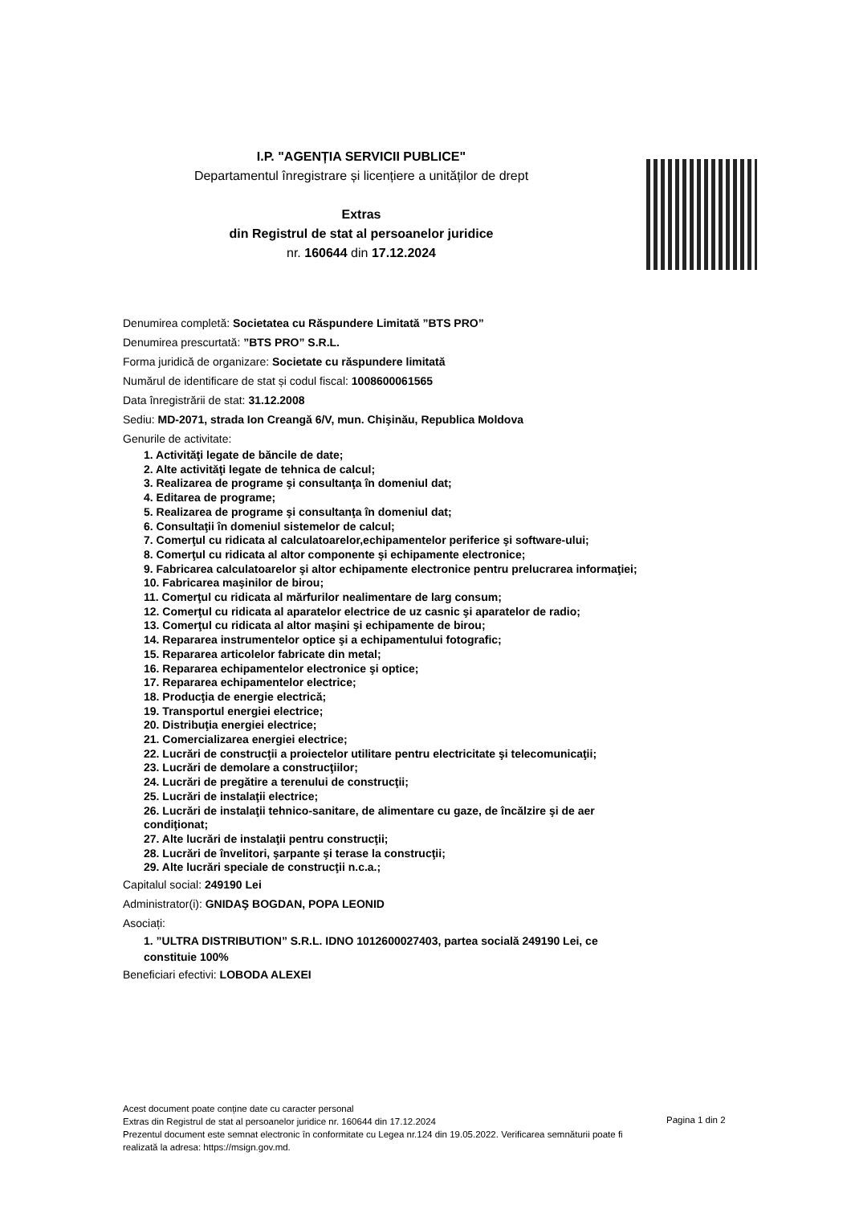I.P. "AGENȚIA SERVICII PUBLICE"
Departamentul înregistrare și licențiere a unităților de drept
Extras
din Registrul de stat al persoanelor juridice
nr. 160644 din 17.12.2024
Denumirea completă: Societatea cu Răspundere Limitată ”BTS PRO”
Denumirea prescurtată: ”BTS PRO” S.R.L.
Forma juridică de organizare: Societate cu răspundere limitată
Numărul de identificare de stat și codul fiscal: 1008600061565
Data înregistrării de stat: 31.12.2008
Sediu: MD-2071, strada Ion Creangă 6/V, mun. Chişinău, Republica Moldova
Genurile de activitate:
1. Activităţi legate de băncile de date;
2. Alte activităţi legate de tehnica de calcul;
3. Realizarea de programe şi consultanţa în domeniul dat;
4. Editarea de programe;
5. Realizarea de programe şi consultanţa în domeniul dat;
6. Consultaţii în domeniul sistemelor de calcul;
7. Comerţul cu ridicata al calculatoarelor,echipamentelor periferice şi software-ului;
8. Comerţul cu ridicata al altor componente şi echipamente electronice;
9. Fabricarea calculatoarelor şi altor echipamente electronice pentru prelucrarea informaţiei;
10. Fabricarea maşinilor de birou;
11. Comerţul cu ridicata al mărfurilor nealimentare de larg consum;
12. Comerţul cu ridicata al aparatelor electrice de uz casnic şi aparatelor de radio;
13. Comerţul cu ridicata al altor maşini şi echipamente de birou;
14. Repararea instrumentelor optice şi a echipamentului fotografic;
15. Repararea articolelor fabricate din metal;
16. Repararea echipamentelor electronice şi optice;
17. Repararea echipamentelor electrice;
18. Producţia de energie electrică;
19. Transportul energiei electrice;
20. Distribuţia energiei electrice;
21. Comercializarea energiei electrice;
22. Lucrări de construcţii a proiectelor utilitare pentru electricitate şi telecomunicaţii;
23. Lucrări de demolare a construcţiilor;
24. Lucrări de pregătire a terenului de construcţii;
25. Lucrări de instalaţii electrice;
26. Lucrări de instalaţii tehnico-sanitare, de alimentare cu gaze, de încălzire şi de aer
condiţionat;
27. Alte lucrări de instalaţii pentru construcţii;
28. Lucrări de învelitori, şarpante şi terase la construcţii;
29. Alte lucrări speciale de construcţii n.c.a.;
Capitalul social: 249190 Lei
Administrator(i): GNIDAŞ BOGDAN, POPA LEONID
Asociați:
1. ”ULTRA DISTRIBUTION” S.R.L. IDNO 1012600027403, partea socială 249190 Lei, ce
constituie 100%
Beneficiari efectivi: LOBODA ALEXEI
Acest document poate conține date cu caracter personal
Extras din Registrul de stat al persoanelor juridice nr. 160644 din 17.12.2024
Prezentul document este semnat electronic în conformitate cu Legea nr.124 din 19.05.2022. Verificarea semnăturii poate fi realizată la adresa: https://msign.gov.md.
Pagina 1 din 2